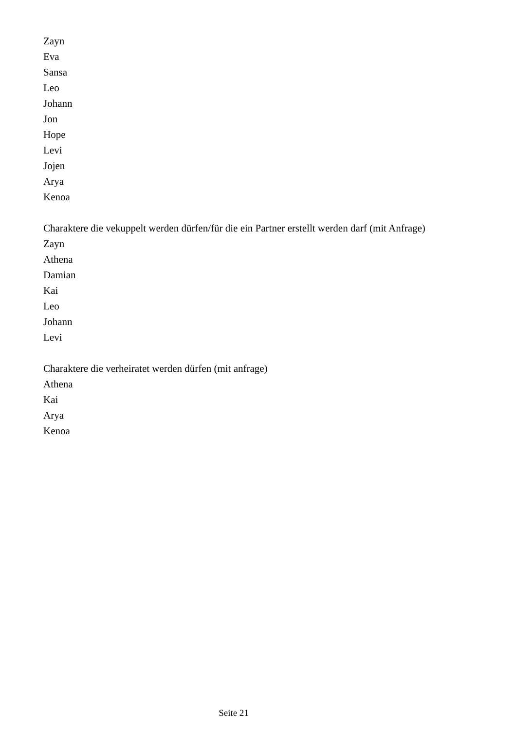Zayn
Eva
Sansa
Leo
Johann
Jon
Hope
Levi
Jojen
Arya
Kenoa
Charaktere die vekuppelt werden dürfen/für die ein Partner erstellt werden darf (mit Anfrage)
Zayn
Athena
Damian
Kai
Leo
Johann
Levi
Charaktere die verheiratet werden dürfen (mit anfrage)
Athena
Kai
Arya
Kenoa
Seite 21